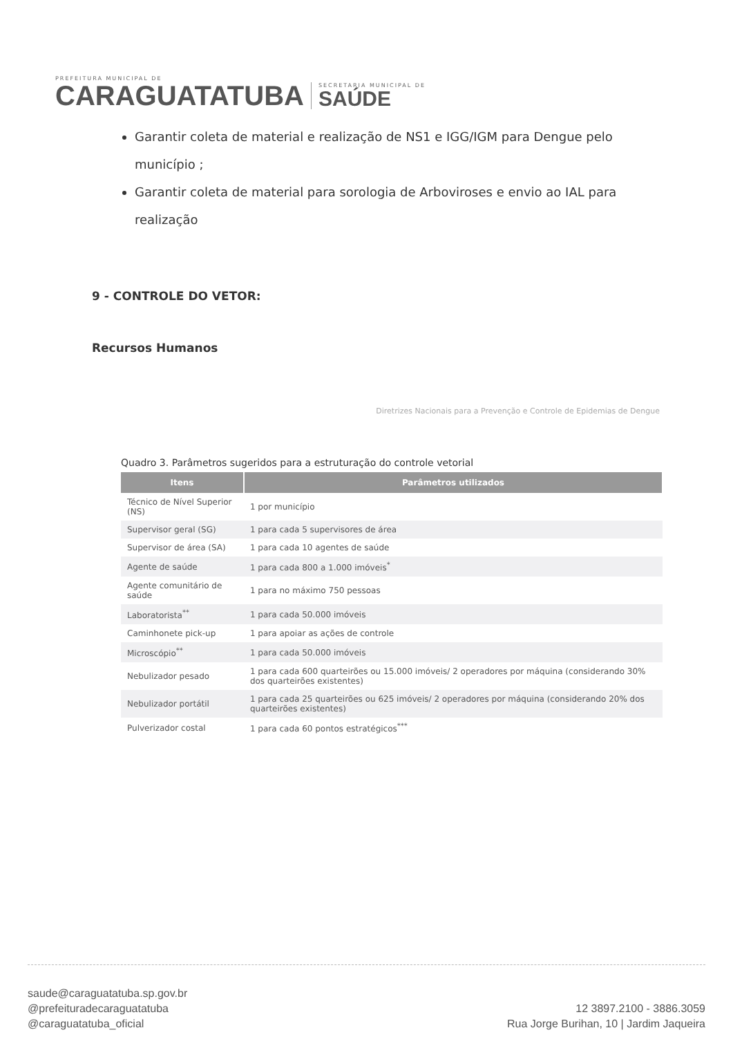PREFEITURA MUNICIPAL DE
CARAGUATATUBA
SECRETARIA MUNICIPAL DE
SAÚDE
Garantir coleta de material e realização de NS1 e IGG/IGM para Dengue pelo município ;
Garantir coleta de material para sorologia de Arboviroses e envio ao IAL para realização
9 - CONTROLE DO VETOR:
Recursos Humanos
Diretrizes Nacionais para a Prevenção e Controle de Epidemias de Dengue
Quadro 3. Parâmetros sugeridos para a estruturação do controle vetorial
| Itens | Parâmetros utilizados |
| --- | --- |
| Técnico de Nível Superior (NS) | 1 por município |
| Supervisor geral (SG) | 1 para cada 5 supervisores de área |
| Supervisor de área (SA) | 1 para cada 10 agentes de saúde |
| Agente de saúde | 1 para cada 800 a 1.000 imóveis<sup>*</sup> |
| Agente comunitário de saúde | 1 para no máximo 750 pessoas |
| Laboratorista<sup>**</sup> | 1 para cada 50.000 imóveis |
| Caminhonete pick-up | 1 para apoiar as ações de controle |
| Microscópio<sup>**</sup> | 1 para cada 50.000 imóveis |
| Nebulizador pesado | 1 para cada 600 quarteirões ou 15.000 imóveis/ 2 operadores por máquina (considerando 30% dos quarteirões existentes) |
| Nebulizador portátil | 1 para cada 25 quarteirões ou 625 imóveis/ 2 operadores por máquina (considerando 20% dos quarteirões existentes) |
| Pulverizador costal | 1 para cada 60 pontos estratégicos<sup>***</sup> |
saude@caraguatatuba.sp.gov.br
@prefeituradecaraguatatuba
@caraguatatuba_oficial
12 3897.2100 - 3886.3059
Rua Jorge Burihan, 10 | Jardim Jaqueira